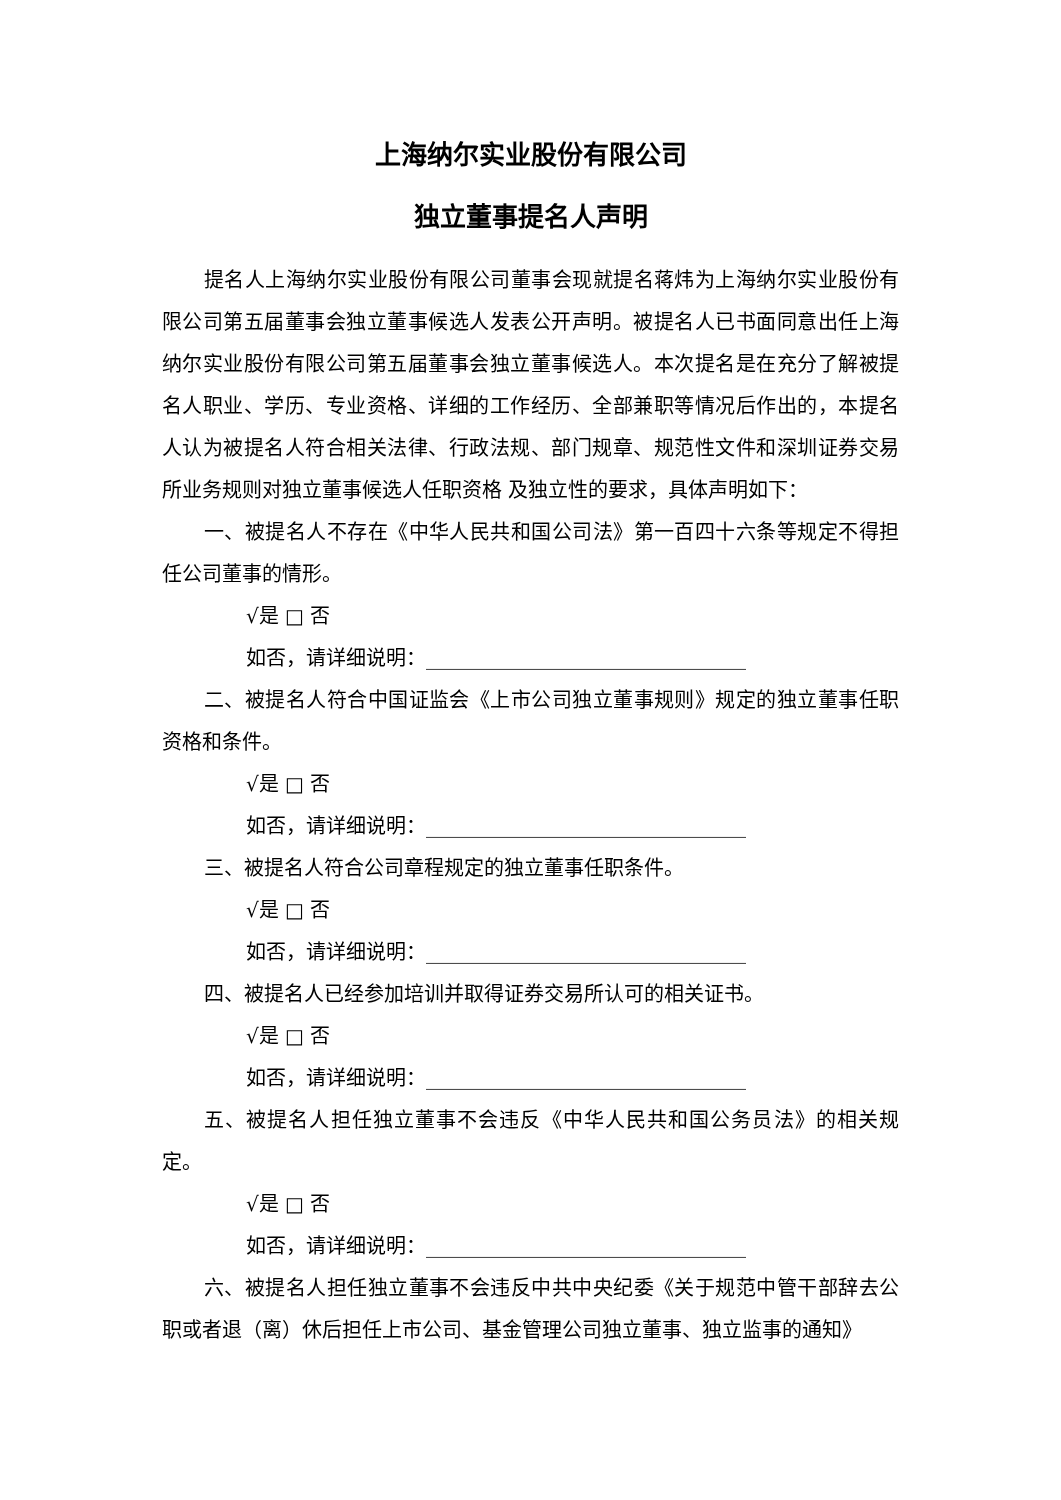上海纳尔实业股份有限公司
独立董事提名人声明
提名人上海纳尔实业股份有限公司董事会现就提名蒋炜为上海纳尔实业股份有限公司第五届董事会独立董事候选人发表公开声明。被提名人已书面同意出任上海纳尔实业股份有限公司第五届董事会独立董事候选人。本次提名是在充分了解被提名人职业、学历、专业资格、详细的工作经历、全部兼职等情况后作出的，本提名人认为被提名人符合相关法律、行政法规、部门规章、规范性文件和深圳证券交易所业务规则对独立董事候选人任职资格 及独立性的要求，具体声明如下：
一、被提名人不存在《中华人民共和国公司法》第一百四十六条等规定不得担任公司董事的情形。
√是 □ 否
如否，请详细说明：________________________________
二、被提名人符合中国证监会《上市公司独立董事规则》规定的独立董事任职资格和条件。
√是 □ 否
如否，请详细说明：________________________________
三、被提名人符合公司章程规定的独立董事任职条件。
√是 □ 否
如否，请详细说明：________________________________
四、被提名人已经参加培训并取得证券交易所认可的相关证书。
√是 □ 否
如否，请详细说明：________________________________
五、被提名人担任独立董事不会违反《中华人民共和国公务员法》的相关规定。
√是 □ 否
如否，请详细说明：________________________________
六、被提名人担任独立董事不会违反中共中央纪委《关于规范中管干部辞去公职或者退（离）休后担任上市公司、基金管理公司独立董事、独立监事的通知》